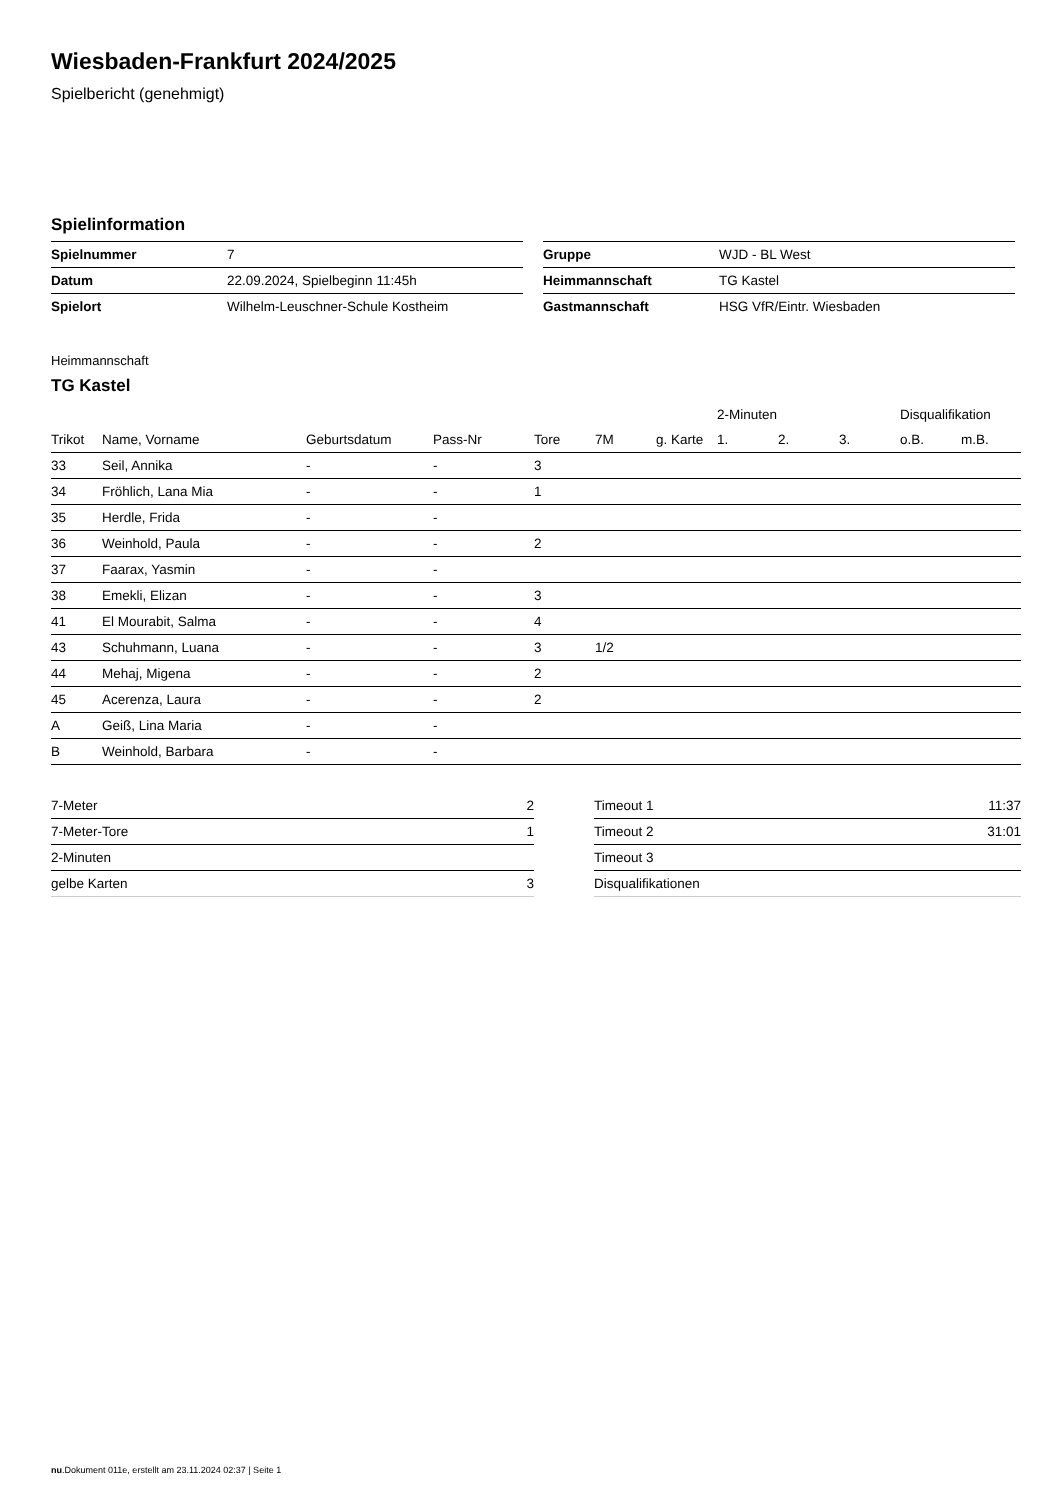Wiesbaden-Frankfurt 2024/2025
Spielbericht (genehmigt)
Spielinformation
| Spielnummer | 7 |
| Datum | 22.09.2024, Spielbeginn 11:45h |
| Spielort | Wilhelm-Leuschner-Schule Kostheim |
| Gruppe | WJD - BL West |
| Heimmannschaft | TG Kastel |
| Gastmannschaft | HSG VfR/Eintr. Wiesbaden |
Heimmannschaft
TG Kastel
| | | | | | | | | 2-Minuten | | | Disqualifikation | |
| --- | --- | --- | --- | --- | --- | --- | --- | --- | --- | --- | --- | --- |
| Trikot | Name, Vorname | Geburtsdatum | Pass-Nr | Tore | 7M | g. Karte | | 1. | 2. | 3. | o.B. | m.B. |
| 33 | Seil, Annika | - | - | 3 | | | | | | | | |
| 34 | Fröhlich, Lana Mia | - | - | 1 | | | | | | | | |
| 35 | Herdle, Frida | - | - | | | | | | | | | |
| 36 | Weinhold, Paula | - | - | 2 | | | | | | | | |
| 37 | Faarax, Yasmin | - | - | | | | | | | | | |
| 38 | Emekli, Elizan | - | - | 3 | | | | | | | | |
| 41 | El Mourabit, Salma | - | - | 4 | | | | | | | | |
| 43 | Schuhmann, Luana | - | - | 3 | 1/2 | | | | | | | |
| 44 | Mehaj, Migena | - | - | 2 | | | | | | | | |
| 45 | Acerenza, Laura | - | - | 2 | | | | | | | | |
| A | Geiß, Lina Maria | - | - | | | | | | | | | |
| B | Weinhold, Barbara | - | - | | | | | | | | | |
| 7-Meter | 2 |
| 7-Meter-Tore | 1 |
| 2-Minuten | |
| gelbe Karten | 3 |
| Timeout 1 | 11:37 |
| Timeout 2 | 31:01 |
| Timeout 3 | |
| Disqualifikationen | |
nu.Dokument 011e, erstellt am 23.11.2024 02:37 | Seite 1